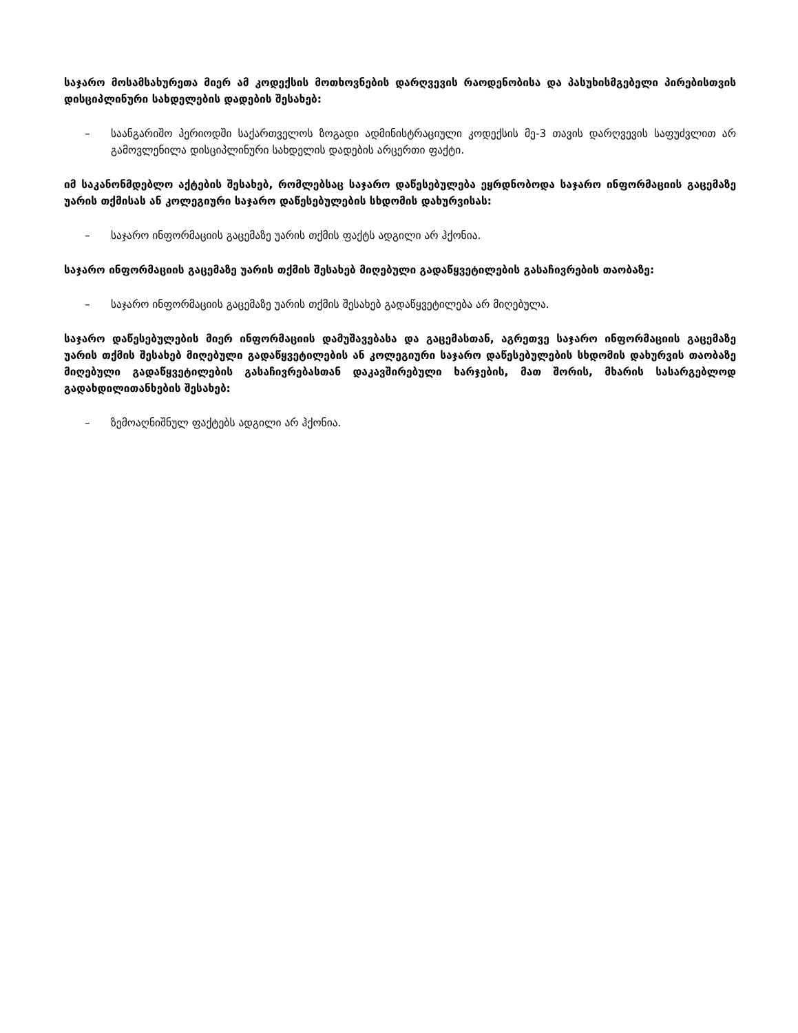საჯარო მოსამსახურეთა მიერ ამ კოდექსის მოთხოვნების დარღვევის რაოდენობისა და პასუხისმგებელი პირებისთვის დისციპლინური სახდელების დადების შესახებ:
– საანგარიშო პერიოდში საქართველოს ზოგადი ადმინისტრაციული კოდექსის მე-3 თავის დარღვევის საფუძვლით არ გამოვლენილა დისციპლინური სახდელის დადების არცერთი ფაქტი.
იმ საკანონმდებლო აქტების შესახებ, რომლებსაც საჯარო დაწესებულება ეყრდნობოდა საჯარო ინფორმაციის გაცემაზე უარის თქმისას ან კოლეგიური საჯარო დაწესებულების სხდომის დახურვისას:
– საჯარო ინფორმაციის გაცემაზე უარის თქმის ფაქტს ადგილი არ ჰქონია.
საჯარო ინფორმაციის გაცემაზე უარის თქმის შესახებ მიღებული გადაწყვეტილების გასაჩივრების თაობაზე:
– საჯარო ინფორმაციის გაცემაზე უარის თქმის შესახებ გადაწყვეტილება არ მიღებულა.
საჯარო დაწესებულების მიერ ინფორმაციის დამუშავებასა და გაცემასთან, აგრეთვე საჯარო ინფორმაციის გაცემაზე უარის თქმის შესახებ მიღებული გადაწყვეტილების ან კოლეგიური საჯარო დაწესებულების სხდომის დახურვის თაობაზე მიღებული გადაწყვეტილების გასაჩივრებასთან დაკავშირებული ხარჯების, მათ შორის, მხარის სასარგებლოდ გადახდილითანხების შესახებ:
– ზემოაღნიშნულ ფაქტებს ადგილი არ ჰქონია.